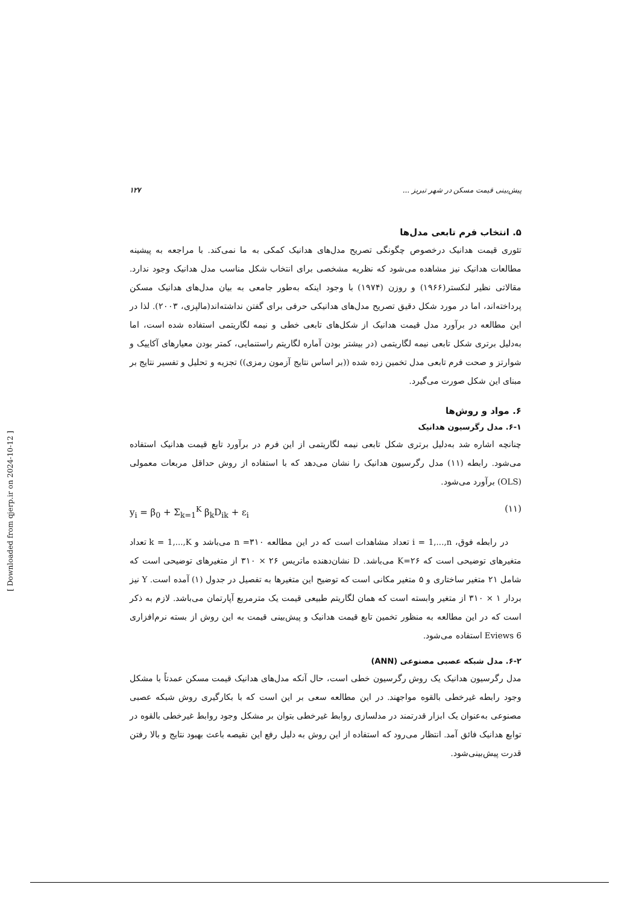پیش‌بینی قیمت مسکن در شهر تبریز ... ۱۲۷
۵. انتخاب فرم تابعی مدل‌ها
تئوری قیمت هدانیک درخصوص چگونگی تصریح مدل‌های هدانیک کمکی به ما نمی‌کند. با مراجعه به پیشینه مطالعات هدانیک نیز مشاهده می‌شود که نظریه مشخصی برای انتخاب شکل مناسب مدل هدانیک وجود ندارد. مقالاتی نظیر لنکستر(۱۹۶۶) و روزن (۱۹۷۴) با وجود اینکه به‌طور جامعی به بیان مدل‌های هدانیک مسکن پرداخته‌اند، اما در مورد شکل دقیق تصریح مدل‌های هدانیکی حرفی برای گفتن نداشته‌اند(مالپزی، ۲۰۰۳). لذا در این مطالعه در برآورد مدل قیمت هدانیک از شکل‌های تابعی خطی و نیمه لگاریتمی استفاده شده است، اما به‌دلیل برتری شکل تابعی نیمه لگاریتمی (در بیشتر بودن آماره لگاریتم راستنمایی، کمتر بودن معیارهای آکاییک و شوارتز و صحت فرم تابعی مدل تخمین زده شده ((بر اساس نتایج آزمون رمزی)) تجزیه و تحلیل و تفسیر نتایج بر مبنای این شکل صورت می‌گیرد.
۶. مواد و روش‌ها
۶-۱. مدل رگرسیون هدانیک
چنانچه اشاره شد به‌دلیل برتری شکل تابعی نیمه لگاریتمی از این فرم در برآورد تابع قیمت هدانیک استفاده می‌شود. رابطه (۱۱) مدل رگرسیون هدانیک را نشان می‌دهد که با استفاده از روش حداقل مربعات معمولی (OLS) برآورد می‌شود.
y<sub>i</sub> = β<sub>0</sub> + Σ<sub>k=1</sub><sup>K</sup> β<sub>k</sub>D<sub>ik</sub> + ε<sub>i</sub> (۱۱)
در رابطه فوق، i = 1,...,n تعداد مشاهدات است که در این مطالعه n =۳۱۰ می‌باشد و k = 1,...,K تعداد متغیرهای توضیحی است که K=۲۶ می‌باشد. D نشان‌دهنده ماتریس ۲۶ × ۳۱۰ از متغیرهای توضیحی است که شامل ۲۱ متغیر ساختاری و ۵ متغیر مکانی است که توضیح این متغیرها به تفصیل در جدول (۱) آمده است. Y نیز بردار ۱ × ۳۱۰ از متغیر وابسته است که همان لگاریتم طبیعی قیمت یک مترمربع آپارتمان می‌باشد. لازم به ذکر است که در این مطالعه به منظور تخمین تابع قیمت هدانیک و پیش‌بینی قیمت به این روش از بسته نرم‌افزاری Eviews 6 استفاده می‌شود.
۶-۲. مدل شبکه عصبی مصنوعی (ANN)
مدل رگرسیون هدانیک یک روش رگرسیون خطی است، حال آنکه مدل‌های هدانیک قیمت مسکن عمدتاً با مشکل وجود رابطه غیرخطی بالقوه مواجهند. در این مطالعه سعی بر این است که با بکارگیری روش شبکه عصبی مصنوعی به‌عنوان یک ابزار قدرتمند در مدلسازی روابط غیرخطی بتوان بر مشکل وجود روابط غیرخطی بالقوه در توابع هدانیک فائق آمد. انتظار می‌رود که استفاده از این روش به دلیل رفع این نقیصه باعث بهبود نتایج و بالا رفتن قدرت پیش‌بینی‌شود.
[ Downloaded from qjerp.ir on 2024-10-12 ]